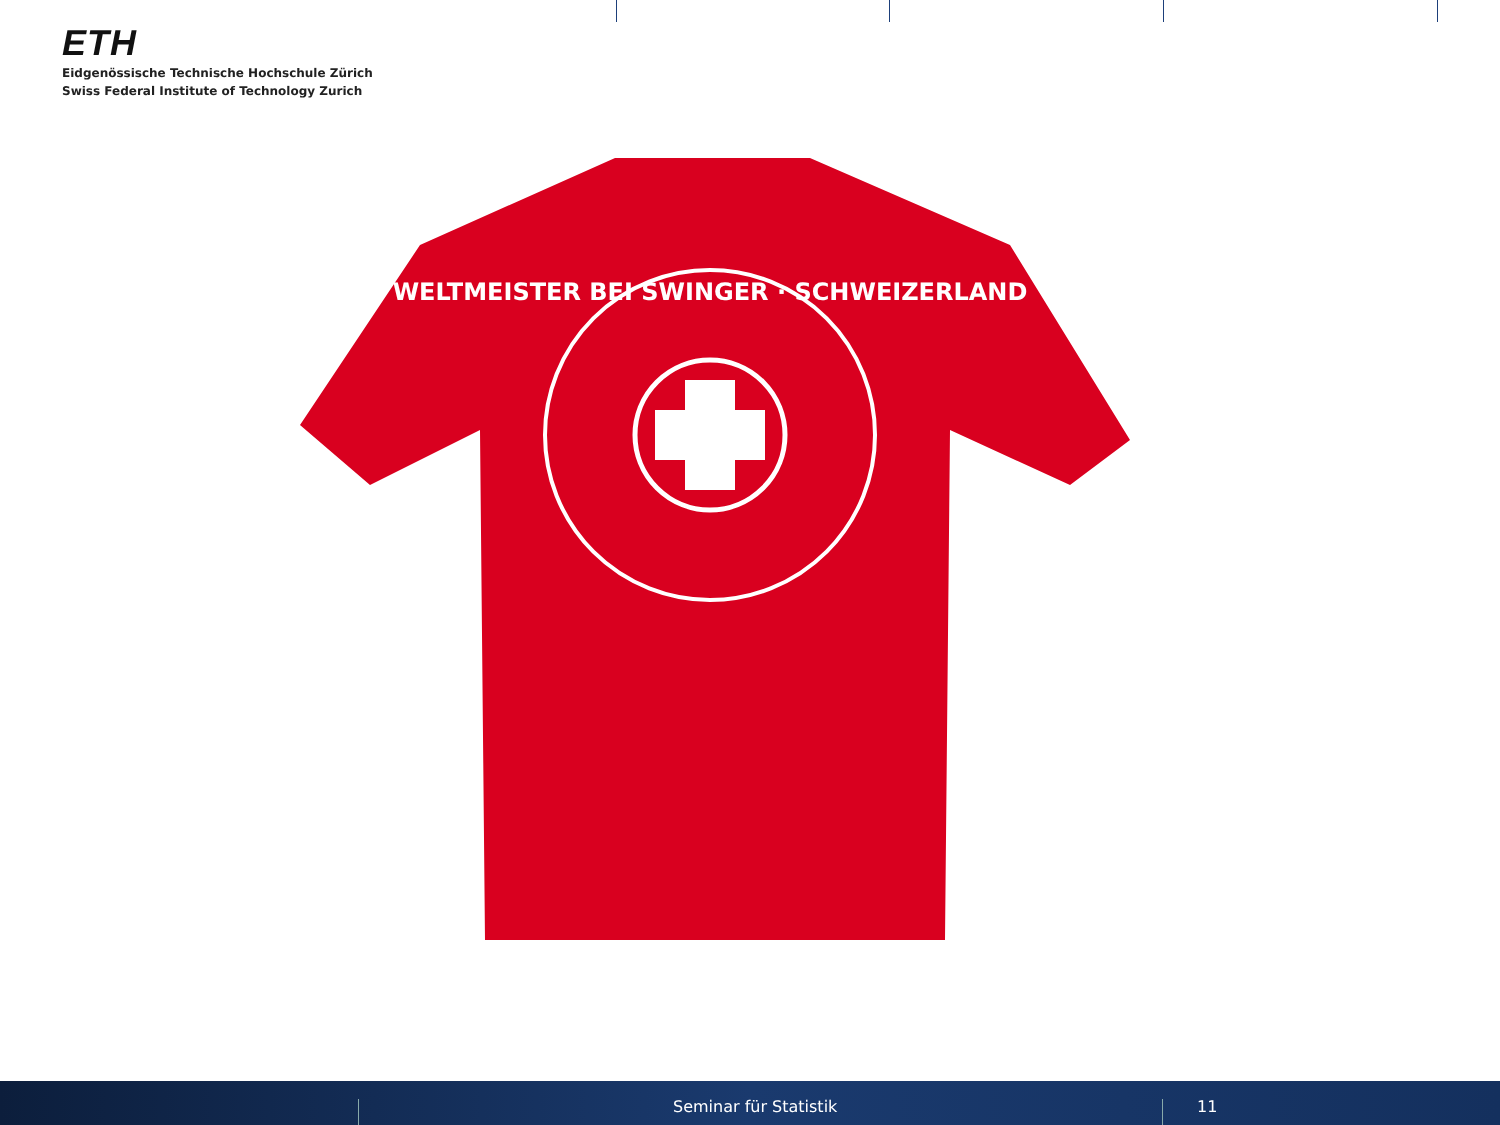ETH
Eidgenössische Technische Hochschule Zürich
Swiss Federal Institute of Technology Zurich
WELTMEISTER BEI SWINGER · SCHWEIZERLAND
Seminar für Statistik 11